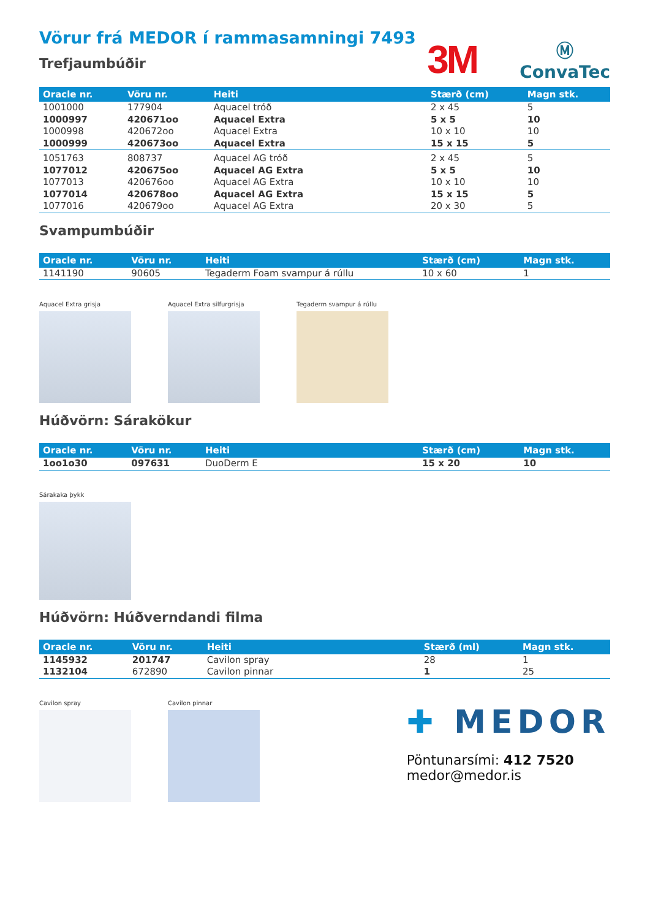Vörur frá MEDOR í rammasamningi 7493
Trefjaumbúðir
3M
Ⓜ
ConvaTec
| Oracle nr. | Vöru nr. | Heiti | Stærð (cm) | Magn stk. |
| --- | --- | --- | --- | --- |
| 1001000 | 177904 | Aquacel tróð | 2 x 45 | 5 |
| 1000997 | 420671oo | Aquacel Extra | 5 x 5 | 10 |
| 1000998 | 420672oo | Aquacel Extra | 10 x 10 | 10 |
| 1000999 | 420673oo | Aquacel Extra | 15 x 15 | 5 |
| 1051763 | 808737 | Aquacel AG tróð | 2 x 45 | 5 |
| 1077012 | 420675oo | Aquacel AG Extra | 5 x 5 | 10 |
| 1077013 | 420676oo | Aquacel AG Extra | 10 x 10 | 10 |
| 1077014 | 420678oo | Aquacel AG Extra | 15 x 15 | 5 |
| 1077016 | 420679oo | Aquacel AG Extra | 20 x 30 | 5 |
Svampumbúðir
| Oracle nr. | Vöru nr. | Heiti | Stærð (cm) | Magn stk. |
| --- | --- | --- | --- | --- |
| 1141190 | 90605 | Tegaderm Foam svampur á rúllu | 10 x 60 | 1 |
Aquacel Extra grisja Aquacel Extra silfurgrisja Tegaderm svampur á rúllu
Húðvörn: Sárakökur
| Oracle nr. | Vöru nr. | Heiti | Stærð (cm) | Magn stk. |
| --- | --- | --- | --- | --- |
| 1oo1o30 | 097631 | DuoDerm E | 15 x 20 | 10 |
Sárakaka þykk
Húðvörn: Húðverndandi filma
| Oracle nr. | Vöru nr. | Heiti | Stærð (ml) | Magn stk. |
| --- | --- | --- | --- | --- |
| 1145932 | 201747 | Cavilon spray | 28 | 1 |
| 1132104 | 672890 | Cavilon pinnar | 1 | 25 |
Cavilon spray Cavilon pinnar
✚ MEDOR
Pöntunarsími: 412 7520
medor@medor.is